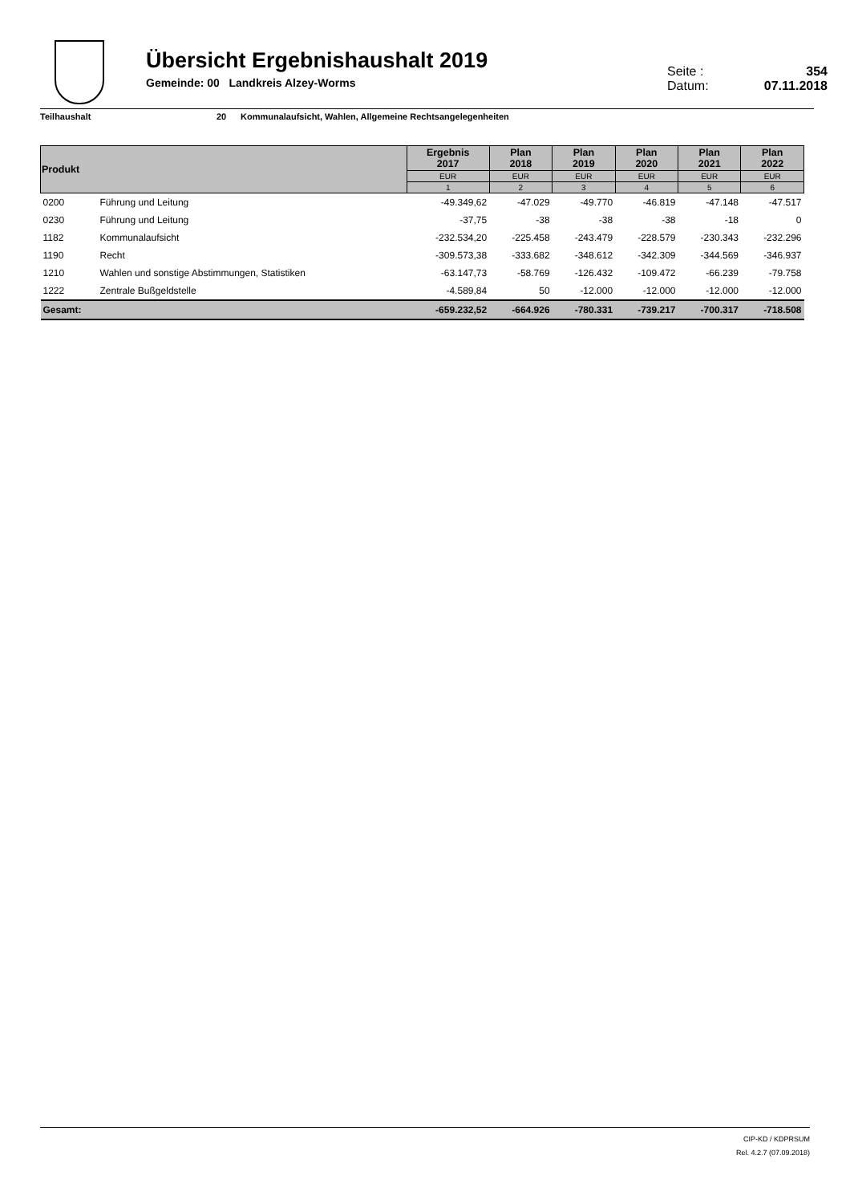Übersicht Ergebnishaushalt 2019
Gemeinde: 00 Landkreis Alzey-Worms
Seite : 354
Datum: 07.11.2018
Teilhaushalt 20 Kommunalaufsicht, Wahlen, Allgemeine Rechtsangelegenheiten
| Produkt | | Ergebnis 2017 | Plan 2018 | Plan 2019 | Plan 2020 | Plan 2021 | Plan 2022 |
| --- | --- | --- | --- | --- | --- | --- | --- |
| | | EUR | EUR | EUR | EUR | EUR | EUR |
| | | 1 | 2 | 3 | 4 | 5 | 6 |
| 0200 | Führung und Leitung | -49.349,62 | -47.029 | -49.770 | -46.819 | -47.148 | -47.517 |
| 0230 | Führung und Leitung | -37,75 | -38 | -38 | -38 | -18 | 0 |
| 1182 | Kommunalaufsicht | -232.534,20 | -225.458 | -243.479 | -228.579 | -230.343 | -232.296 |
| 1190 | Recht | -309.573,38 | -333.682 | -348.612 | -342.309 | -344.569 | -346.937 |
| 1210 | Wahlen und sonstige Abstimmungen, Statistiken | -63.147,73 | -58.769 | -126.432 | -109.472 | -66.239 | -79.758 |
| 1222 | Zentrale Bußgeldstelle | -4.589,84 | 50 | -12.000 | -12.000 | -12.000 | -12.000 |
| Gesamt: | | -659.232,52 | -664.926 | -780.331 | -739.217 | -700.317 | -718.508 |
CIP-KD / KDPRSUM
Rel. 4.2.7 (07.09.2018)